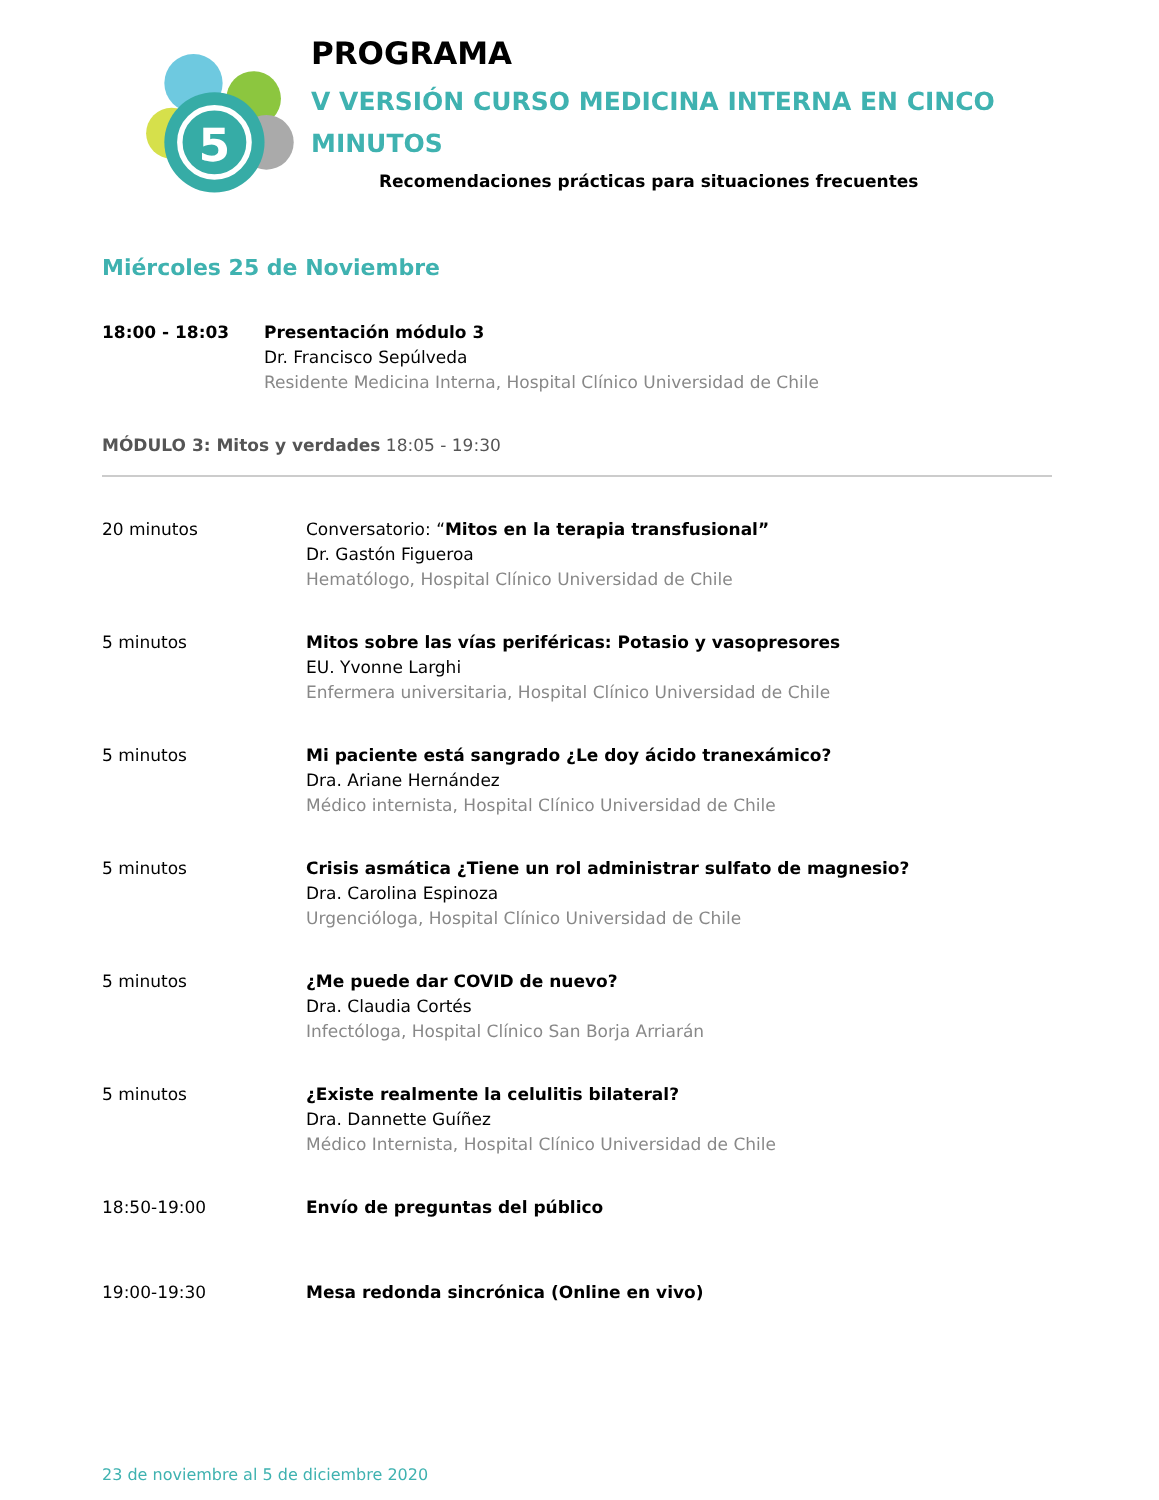5
PROGRAMA
V VERSIÓN CURSO MEDICINA INTERNA EN CINCO MINUTOS
Recomendaciones prácticas para situaciones frecuentes
Miércoles 25 de Noviembre
18:00 - 18:03 Presentación módulo 3
Dr. Francisco Sepúlveda
Residente Medicina Interna, Hospital Clínico Universidad de Chile
MÓDULO 3: Mitos y verdades 18:05 - 19:30
20 minutos Conversatorio: “Mitos en la terapia transfusional”
Dr. Gastón Figueroa
Hematólogo, Hospital Clínico Universidad de Chile
5 minutos Mitos sobre las vías periféricas: Potasio y vasopresores
EU. Yvonne Larghi
Enfermera universitaria, Hospital Clínico Universidad de Chile
5 minutos Mi paciente está sangrado ¿Le doy ácido tranexámico?
Dra. Ariane Hernández
Médico internista, Hospital Clínico Universidad de Chile
5 minutos Crisis asmática ¿Tiene un rol administrar sulfato de magnesio?
Dra. Carolina Espinoza
Urgencióloga, Hospital Clínico Universidad de Chile
5 minutos ¿Me puede dar COVID de nuevo?
Dra. Claudia Cortés
Infectóloga, Hospital Clínico San Borja Arriarán
5 minutos ¿Existe realmente la celulitis bilateral?
Dra. Dannette Guíñez
Médico Internista, Hospital Clínico Universidad de Chile
18:50-19:00 Envío de preguntas del público
19:00-19:30 Mesa redonda sincrónica (Online en vivo)
23 de noviembre al 5 de diciembre 2020